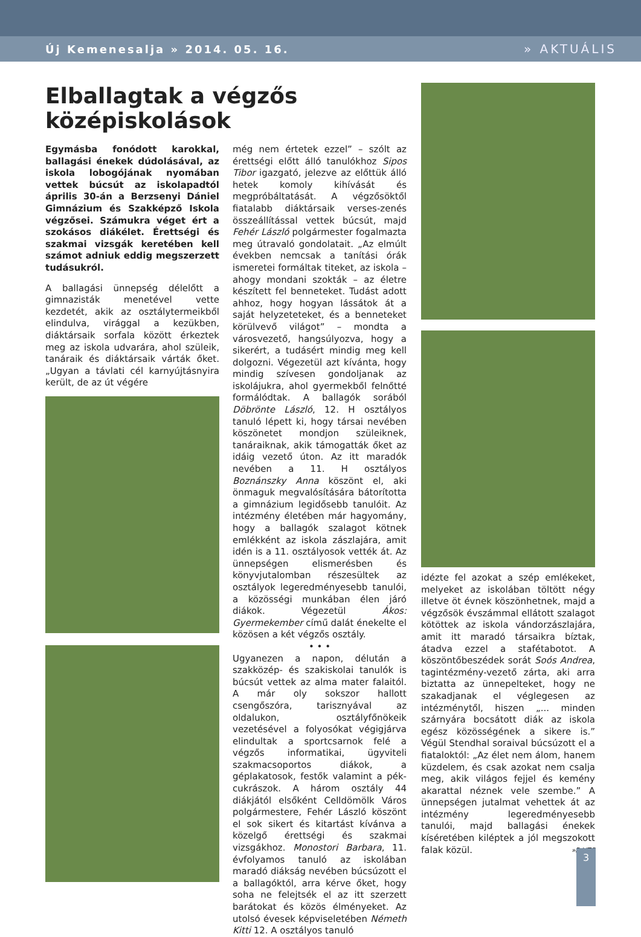Új Kemenesalja » 2014. 05. 16. » AKTUÁLIS
Elballagtak a végzős középiskolások
Egymásba fonódott karokkal, ballagási énekek dúdolásával, az iskola lobogójának nyomában vettek búcsút az iskolapadtól április 30-án a Berzsenyi Dániel Gimnázium és Szakképző Iskola végzősei. Számukra véget ért a szokásos diákélet. Érettségi és szakmai vizsgák keretében kell számot adniuk eddig megszerzett tudásukról.
A ballagási ünnepség délelőtt a gimnazisták menetével vette kezdetét, akik az osztálytermeikből elindulva, virággal a kezükben, diáktársaik sorfala között érkeztek meg az iskola udvarára, ahol szüleik, tanáraik és diáktársaik várták őket. „Ugyan a távlati cél karnyújtásnyira került, de az út végére
még nem értetek ezzel” – szólt az érettségi előtt álló tanulókhoz Sipos Tibor igazgató, jelezve az előttük álló hetek komoly kihívását és megpróbáltatását. A végzősöktől fiatalabb diáktársaik verses-zenés összeállítással vettek búcsút, majd Fehér László polgármester fogalmazta meg útravaló gondolatait. „Az elmúlt években nemcsak a tanítási órák ismeretei formáltak titeket, az iskola – ahogy mondani szokták – az életre készített fel benneteket. Tudást adott ahhoz, hogy hogyan lássátok át a saját helyzeteteket, és a benneteket körülvevő világot” – mondta a városvezető, hangsúlyozva, hogy a sikerért, a tudásért mindig meg kell dolgozni. Végezetül azt kívánta, hogy mindig szívesen gondoljanak az iskolájukra, ahol gyermekből felnőtté formálódtak. A ballagók sorából Döbrönte László, 12. H osztályos tanuló lépett ki, hogy társai nevében köszönetet mondjon szüleiknek, tanáraiknak, akik támogatták őket az idáig vezető úton. Az itt maradók nevében a 11. H osztályos Boznánszky Anna köszönt el, aki önmaguk megvalósítására bátorította a gimnázium legidősebb tanulóit. Az intézmény életében már hagyomány, hogy a ballagók szalagot kötnek emlékként az iskola zászlajára, amit idén is a 11. osztályosok vették át. Az ünnepségen elismerésben és könyvjutalomban részesültek az osztályok legeredményesebb tanulói, a közösségi munkában élen járó diákok. Végezetül Ákos: Gyermekember című dalát énekelte el közösen a két végzős osztály.
• • •
Ugyanezen a napon, délután a szakközép- és szakiskolai tanulók is búcsút vettek az alma mater falaitól. A már oly sokszor hallott csengőszóra, tarisznyával az oldalukon, osztályfőnökeik vezetésével a folyosókat végigjárva elindultak a sportcsarnok felé a végzős informatikai, ügyviteli szakmacsoportos diákok, a géplakatosok, festők valamint a pék-cukrászok. A három osztály 44 diákjától elsőként Celldömölk Város polgármestere, Fehér László köszönt el sok sikert és kitartást kívánva a közelgő érettségi és szakmai vizsgákhoz. Monostori Barbara, 11. évfolyamos tanuló az iskolában maradó diákság nevében búcsúzott el a ballagóktól, arra kérve őket, hogy soha ne felejtsék el az itt szerzett barátokat és közös élményeket. Az utolsó évesek képviseletében Németh Kitti 12. A osztályos tanuló
idézte fel azokat a szép emlékeket, melyeket az iskolában töltött négy illetve öt évnek köszönhetnek, majd a végzősök évszámmal ellátott szalagot kötöttek az iskola vándorzászlajára, amit itt maradó társaikra bíztak, átadva ezzel a stafétabotot. A köszöntőbeszédek sorát Soós Andrea, tagintézmény-vezető zárta, aki arra biztatta az ünnepelteket, hogy ne szakadjanak el véglegesen az intézménytől, hiszen „... minden szárnyára bocsátott diák az iskola egész közösségének a sikere is.” Végül Stendhal soraival búcsúzott el a fiataloktól: „Az élet nem álom, hanem küzdelem, és csak azokat nem csalja meg, akik világos fejjel és kemény akarattal néznek vele szembe.” A ünnepségen jutalmat vehettek át az intézmény legeredményesebb tanulói, majd ballagási énekek kíséretében kiléptek a jól megszokott falak közül. »B-VZS
3